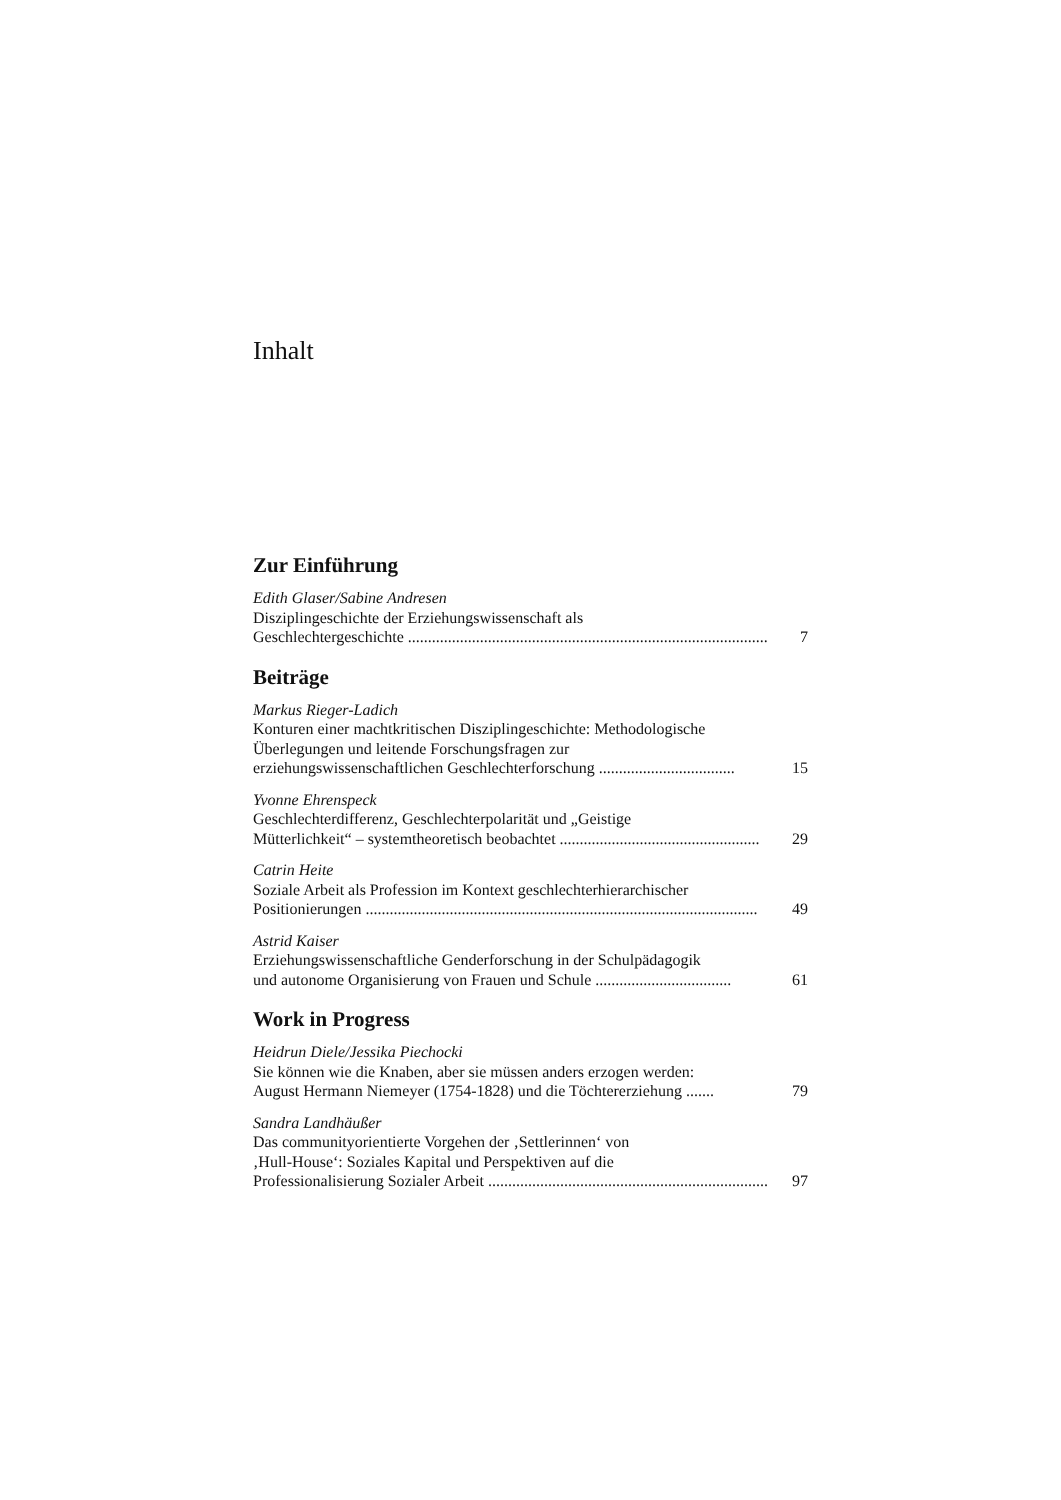Inhalt
Zur Einführung
Edith Glaser/Sabine Andresen
Disziplingeschichte der Erziehungswissenschaft als
Geschlechtergeschichte .......................................................................................... 7
Beiträge
Markus Rieger-Ladich
Konturen einer machtkritischen Disziplingeschichte: Methodologische
Überlegungen und leitende Forschungsfragen zur
erziehungswissenschaftlichen Geschlechterforschung .................................. 15
Yvonne Ehrenspeck
Geschlechterdifferenz, Geschlechterpolarität und „Geistige
Mütterlichkeit“ – systemtheoretisch beobachtet .................................................. 29
Catrin Heite
Soziale Arbeit als Profession im Kontext geschlechterhierarchischer
Positionierungen .................................................................................................. 49
Astrid Kaiser
Erziehungswissenschaftliche Genderforschung in der Schulpädagogik
und autonome Organisierung von Frauen und Schule .................................. 61
Work in Progress
Heidrun Diele/Jessika Piechocki
Sie können wie die Knaben, aber sie müssen anders erzogen werden:
August Hermann Niemeyer (1754-1828) und die Töchtererziehung ....... 79
Sandra Landhäußer
Das communityorientierte Vorgehen der ‚Settlerinnen‘ von
‚Hull-House‘: Soziales Kapital und Perspektiven auf die
Professionalisierung Sozialer Arbeit .......................................................................... 97